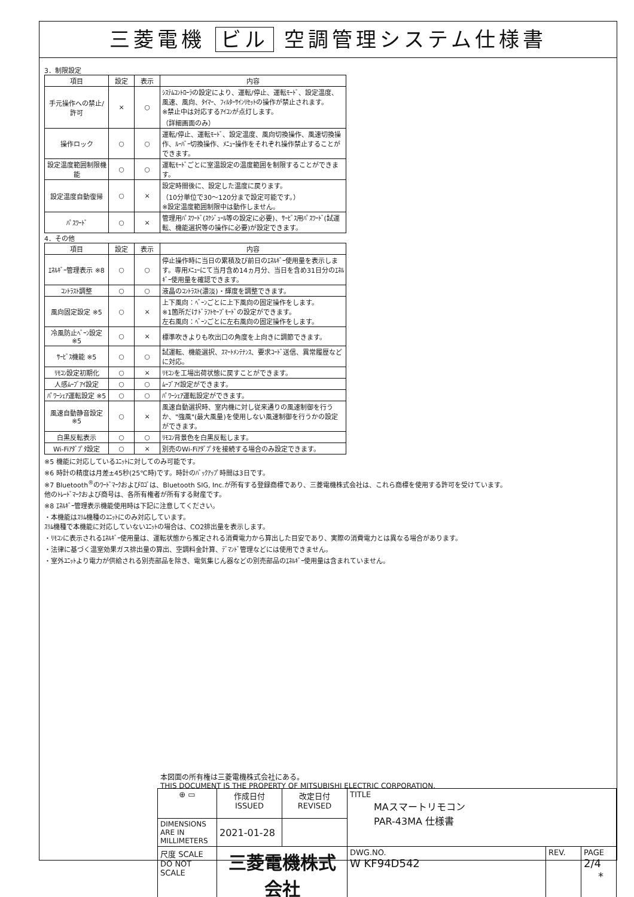三菱電機 ビル 空調管理システム仕様書
3．制限設定
| 項目 | 設定 | 表示 | 内容 |
| --- | --- | --- | --- |
| 手元操作への禁止/許可 | × | ○ | ｼｽﾃﾑｺﾝﾄﾛｰﾗの設定により、運転/停止、運転ﾓｰﾄﾞ、設定温度、風速、風向、ﾀｲﾏｰ、ﾌｨﾙﾀｰｻｲﾝﾘｾｯﾄの操作が禁止されます。 ※禁止中は対応するｱｲｺﾝが点灯します。 （詳細画面のみ） |
| 操作ロック | ○ | ○ | 運転/停止、運転ﾓｰﾄﾞ、設定温度、風向切換操作、風速切換操作、ﾙｰﾊﾞｰ切換操作、ﾒﾆｭｰ操作をそれぞれ操作禁止することができます。 |
| 設定温度範囲制限機能 | ○ | ○ | 運転ﾓｰﾄﾞごとに室温設定の温度範囲を制限することができます。 |
| 設定温度自動復帰 | ○ | × | 設定時間後に、設定した温度に戻ります。 （10分単位で30～120分まで設定可能です。） ※設定温度範囲制限中は動作しません。 |
| ﾊﾟｽﾜｰﾄﾞ | ○ | × | 管理用ﾊﾟｽﾜｰﾄﾞ(ｽｹｼﾞｭｰﾙ等の設定に必要)、ｻｰﾋﾞｽ用ﾊﾟｽﾜｰﾄﾞ(試運転、機能選択等の操作に必要)が設定できます。 |
4．その他
| 項目 | 設定 | 表示 | 内容 |
| --- | --- | --- | --- |
| ｴﾈﾙｷﾞｰ管理表示 ※8 | ○ | ○ | 停止操作時に当日の累積及び前日のｴﾈﾙｷﾞｰ使用量を表示します。専用ﾒﾆｭｰにて当月含め14ヵ月分、当日を含め31日分のｴﾈﾙｷﾞｰ使用量を確認できます。 |
| ｺﾝﾄﾗｽﾄ調整 | ○ | ○ | 液晶のｺﾝﾄﾗｽﾄ(濃淡)・輝度を調整できます。 |
| 風向固定設定 ※5 | ○ | × | 上下風向：ﾍﾞｰﾝごとに上下風向の固定操作をします。 ※1箇所だけﾄﾞﾗﾌﾄｾｰﾌﾞﾓｰﾄﾞの設定ができます。 左右風向：ﾍﾞｰﾝごとに左右風向の固定操作をします。 |
| 冷風防止ﾍﾞｰﾝ設定 ※5 | ○ | × | 標準吹きよりも吹出口の角度を上向きに調節できます。 |
| ｻｰﾋﾞｽ機能 ※5 | ○ | ○ | 試運転、機能選択、ｽﾏｰﾄﾒﾝﾃﾅﾝｽ、要求ｺｰﾄﾞ送信、異常履歴などに対応。 |
| ﾘﾓｺﾝ設定初期化 | ○ | × | ﾘﾓｺﾝを工場出荷状態に戻すことができます。 |
| 人感ﾑｰﾌﾞｱｲ設定 | ○ | ○ | ﾑｰﾌﾞｱｲ設定ができます。 |
| ﾊﾟﾜｰｼｪｱ運転設定 ※5 | ○ | ○ | ﾊﾟﾜｰｼｪｱ運転設定ができます。 |
| 風速自動静音設定 ※5 | ○ | × | 風速自動選択時、室内機に対し従来通りの風速制御を行うか、"強風"(最大風量)を使用しない風速制御を行うかの設定ができます。 |
| 白黒反転表示 | ○ | ○ | ﾘﾓｺﾝ背景色を白黒反転します。 |
| Wi-Fiｱﾀﾞﾌﾟﾀ設定 | ○ | × | 別売のWi-Fiｱﾀﾞﾌﾟﾀを接続する場合のみ設定できます。 |
※5 機能に対応しているﾕﾆｯﾄに対してのみ可能です。
※6 時計の精度は月差±45秒(25℃時)です。時計のﾊﾞｯｸｱｯﾌﾟ時間は3日です。
※7 Bluetooth<sup>®</sup>のﾜｰﾄﾞﾏｰｸおよびﾛｺﾞは、Bluetooth SIG, Inc.が所有する登録商標であり、三菱電機株式会社は、これら商標を使用する許可を受けています。
他のﾄﾚｰﾄﾞﾏｰｸおよび商号は、各所有権者が所有する財産です。
※8 ｴﾈﾙｷﾞｰ管理表示機能使用時は下記に注意してください。
・本機能はｽﾘﾑ機種のﾕﾆｯﾄにのみ対応しています。
ｽﾘﾑ機種で本機能に対応していないﾕﾆｯﾄの場合は、CO2排出量を表示します。
・ﾘﾓｺﾝに表示されるｴﾈﾙｷﾞｰ使用量は、運転状態から推定される消費電力から算出した目安であり、実際の消費電力とは異なる場合があります。
・法律に基づく温室効果ガス排出量の算出、空調料金計算、ﾃﾞﾏﾝﾄﾞ管理などには使用できません。
・室外ﾕﾆｯﾄより電力が供給される別売部品を除き、電気集じん器などの別売部品のｴﾈﾙｷﾞｰ使用量は含まれていません。
本図面の所有権は三菱電機株式会社にある。
THIS DOCUMENT IS THE PROPERTY OF MITSUBISHI ELECTRIC CORPORATION.
| ⊕ ▭ | 作成日付 ISSUED | 改定日付 REVISED | TITLE MAスマートリモコン PAR-43MA 仕様書 | | |
| DIMENSIONS ARE IN MILLIMETERS | 2021-01-28 | | | | |
| 尺度 SCALE DO NOT SCALE | 三菱電機株式会社 | | DWG.NO. W KF94D542 | REV. | PAGE 2/4 |
*